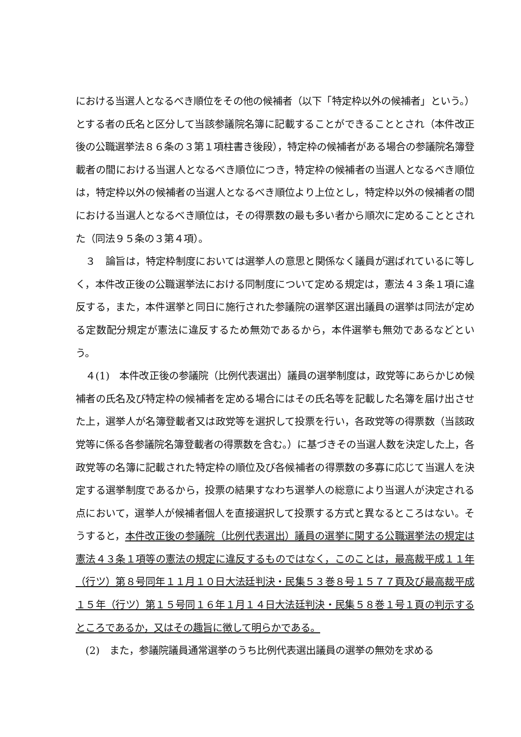における当選人となるべき順位をその他の候補者（以下「特定枠以外の候補者」という。）とする者の氏名と区分して当該参議院名簿に記載することができることとされ（本件改正後の公職選挙法８６条の３第１項柱書き後段），特定枠の候補者がある場合の参議院名簿登載者の間における当選人となるべき順位につき，特定枠の候補者の当選人となるべき順位は，特定枠以外の候補者の当選人となるべき順位より上位とし，特定枠以外の候補者の間における当選人となるべき順位は，その得票数の最も多い者から順次に定めることとされた（同法９５条の３第４項）。
　３　論旨は，特定枠制度においては選挙人の意思と関係なく議員が選ばれているに等しく，本件改正後の公職選挙法における同制度について定める規定は，憲法４３条１項に違反する，また，本件選挙と同日に施行された参議院の選挙区選出議員の選挙は同法が定める定数配分規定が憲法に違反するため無効であるから，本件選挙も無効であるなどという。
　４(1)　本件改正後の参議院（比例代表選出）議員の選挙制度は，政党等にあらかじめ候補者の氏名及び特定枠の候補者を定める場合にはその氏名等を記載した名簿を届け出させた上，選挙人が名簿登載者又は政党等を選択して投票を行い，各政党等の得票数（当該政党等に係る各参議院名簿登載者の得票数を含む。）に基づきその当選人数を決定した上，各政党等の名簿に記載された特定枠の順位及び各候補者の得票数の多寡に応じて当選人を決定する選挙制度であるから，投票の結果すなわち選挙人の総意により当選人が決定される点において，選挙人が候補者個人を直接選択して投票する方式と異なるところはない。そうすると，本件改正後の参議院（比例代表選出）議員の選挙に関する公職選挙法の規定は憲法４３条１項等の憲法の規定に違反するものではなく，このことは，最高裁平成１１年（行ツ）第８号同年１１月１０日大法廷判決・民集５３巻８号１５７７頁及び最高裁平成１５年（行ツ）第１５号同１６年１月１４日大法廷判決・民集５８巻１号１頁の判示するところであるか，又はその趣旨に徴して明らかである。
　(2)　また，参議院議員通常選挙のうち比例代表選出議員の選挙の無効を求める